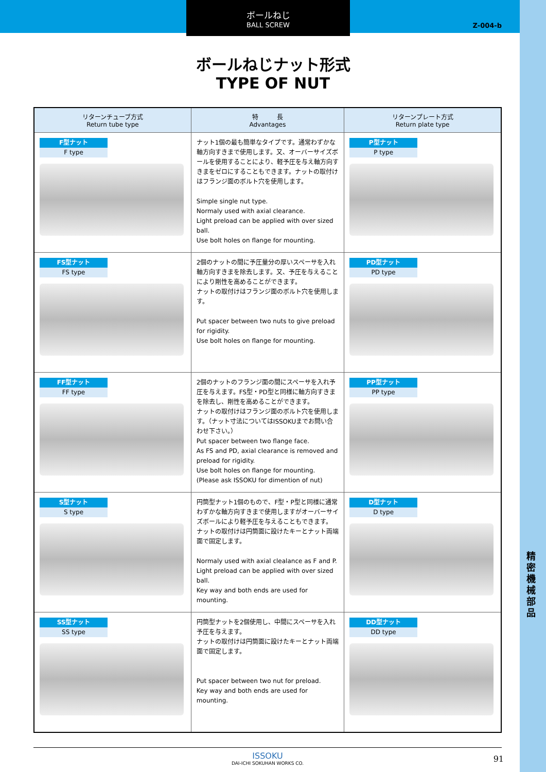精密機械部品
ボールねじ
BALL SCREW
Z-004-b
ボールねじナット形式
TYPE OF NUT
| リターンチューブ方式 Return tube type | 特 長 Advantages | リターンプレート方式 Return plate type |
| --- | --- | --- |
| F型ナット F type | ナット1個の最も簡単なタイプです。通常わずかな軸方向すきまで使用します。又、オーバーサイズボールを使用することにより、軽予圧を与え軸方向すきまをゼロにすることもできます。ナットの取付けはフランジ面のボルト穴を使用します。 Simple single nut type. Normaly used with axial clearance. Light preload can be applied with over sized ball. Use bolt holes on flange for mounting. | P型ナット P type |
| FS型ナット FS type | 2個のナットの間に予圧量分の厚いスペーサを入れ軸方向すきまを除去します。又、予圧を与えることにより剛性を高めることができます。 ナットの取付けはフランジ面のボルト穴を使用します。 Put spacer between two nuts to give preload for rigidity. Use bolt holes on flange for mounting. | PD型ナット PD type |
| FF型ナット FF type | 2個のナットのフランジ面の間にスペーサを入れ予圧を与えます。FS型・PD型と同様に軸方向すきまを除去し、剛性を高めることができます。 ナットの取付けはフランジ面のボルト穴を使用します。（ナット寸法についてはISSOKUまでお問い合わせ下さい。） Put spacer between two flange face. As FS and PD, axial clearance is removed and preload for rigidity. Use bolt holes on flange for mounting. (Please ask ISSOKU for dimention of nut) | PP型ナット PP type |
| S型ナット S type | 円筒型ナット1個のもので、F型・P型と同様に通常わずかな軸方向すきまで使用しますがオーバーサイズボールにより軽予圧を与えることもできます。 ナットの取付けは円筒面に設けたキーとナット両端面で固定します。 Normaly used with axial clealance as F and P. Light preload can be applied with over sized ball. Key way and both ends are used for mounting. | D型ナット D type |
| SS型ナット SS type | 円筒型ナットを2個使用し、中間にスペーサを入れ予圧を与えます。 ナットの取付けは円筒面に設けたキーとナット両端面で固定します。 Put spacer between two nut for preload. Key way and both ends are used for mounting. | DD型ナット DD type |
ISSOKU
DAI-ICHI SOKUHAN WORKS CO.
91